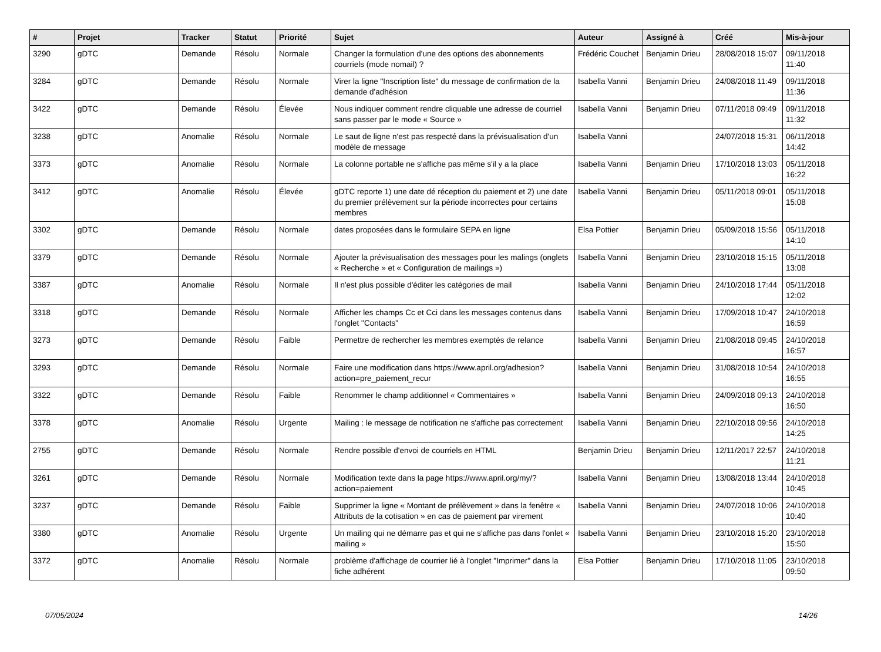| # | Projet | Tracker | Statut | Priorité | Sujet | Auteur | Assigné à | Créé | Mis-à-jour |
| --- | --- | --- | --- | --- | --- | --- | --- | --- | --- |
| 3290 | gDTC | Demande | Résolu | Normale | Changer la formulation d'une des options des abonnements courriels (mode nomail) ? | Frédéric Couchet | Benjamin Drieu | 28/08/2018 15:07 | 09/11/2018 11:40 |
| 3284 | gDTC | Demande | Résolu | Normale | Virer la ligne "Inscription liste" du message de confirmation de la demande d'adhésion | Isabella Vanni | Benjamin Drieu | 24/08/2018 11:49 | 09/11/2018 11:36 |
| 3422 | gDTC | Demande | Résolu | Élevée | Nous indiquer comment rendre cliquable une adresse de courriel sans passer par le mode « Source » | Isabella Vanni | Benjamin Drieu | 07/11/2018 09:49 | 09/11/2018 11:32 |
| 3238 | gDTC | Anomalie | Résolu | Normale | Le saut de ligne n'est pas respecté dans la prévisualisation d'un modèle de message | Isabella Vanni | | 24/07/2018 15:31 | 06/11/2018 14:42 |
| 3373 | gDTC | Anomalie | Résolu | Normale | La colonne portable ne s'affiche pas même s'il y a la place | Isabella Vanni | Benjamin Drieu | 17/10/2018 13:03 | 05/11/2018 16:22 |
| 3412 | gDTC | Anomalie | Résolu | Élevée | gDTC reporte 1) une date dé réception du paiement et 2) une date du premier prélèvement sur la période incorrectes pour certains membres | Isabella Vanni | Benjamin Drieu | 05/11/2018 09:01 | 05/11/2018 15:08 |
| 3302 | gDTC | Demande | Résolu | Normale | dates proposées dans le formulaire SEPA en ligne | Elsa Pottier | Benjamin Drieu | 05/09/2018 15:56 | 05/11/2018 14:10 |
| 3379 | gDTC | Demande | Résolu | Normale | Ajouter la prévisualisation des messages pour les malings (onglets « Recherche » et « Configuration de mailings ») | Isabella Vanni | Benjamin Drieu | 23/10/2018 15:15 | 05/11/2018 13:08 |
| 3387 | gDTC | Anomalie | Résolu | Normale | Il n'est plus possible d'éditer les catégories de mail | Isabella Vanni | Benjamin Drieu | 24/10/2018 17:44 | 05/11/2018 12:02 |
| 3318 | gDTC | Demande | Résolu | Normale | Afficher les champs Cc et Cci dans les messages contenus dans l'onglet "Contacts" | Isabella Vanni | Benjamin Drieu | 17/09/2018 10:47 | 24/10/2018 16:59 |
| 3273 | gDTC | Demande | Résolu | Faible | Permettre de rechercher les membres exemptés de relance | Isabella Vanni | Benjamin Drieu | 21/08/2018 09:45 | 24/10/2018 16:57 |
| 3293 | gDTC | Demande | Résolu | Normale | Faire une modification dans https://www.april.org/adhesion?action=pre_paiement_recur | Isabella Vanni | Benjamin Drieu | 31/08/2018 10:54 | 24/10/2018 16:55 |
| 3322 | gDTC | Demande | Résolu | Faible | Renommer le champ additionnel « Commentaires » | Isabella Vanni | Benjamin Drieu | 24/09/2018 09:13 | 24/10/2018 16:50 |
| 3378 | gDTC | Anomalie | Résolu | Urgente | Mailing : le message de notification ne s'affiche pas correctement | Isabella Vanni | Benjamin Drieu | 22/10/2018 09:56 | 24/10/2018 14:25 |
| 2755 | gDTC | Demande | Résolu | Normale | Rendre possible d'envoi de courriels en HTML | Benjamin Drieu | Benjamin Drieu | 12/11/2017 22:57 | 24/10/2018 11:21 |
| 3261 | gDTC | Demande | Résolu | Normale | Modification texte dans la page https://www.april.org/my/?action=paiement | Isabella Vanni | Benjamin Drieu | 13/08/2018 13:44 | 24/10/2018 10:45 |
| 3237 | gDTC | Demande | Résolu | Faible | Supprimer la ligne « Montant de prélèvement » dans la fenêtre « Attributs de la cotisation » en cas de paiement par virement | Isabella Vanni | Benjamin Drieu | 24/07/2018 10:06 | 24/10/2018 10:40 |
| 3380 | gDTC | Anomalie | Résolu | Urgente | Un mailing qui ne démarre pas et qui ne s'affiche pas dans l'onlet « mailing » | Isabella Vanni | Benjamin Drieu | 23/10/2018 15:20 | 23/10/2018 15:50 |
| 3372 | gDTC | Anomalie | Résolu | Normale | problème d'affichage de courrier lié à l'onglet "Imprimer" dans la fiche adhérent | Elsa Pottier | Benjamin Drieu | 17/10/2018 11:05 | 23/10/2018 09:50 |
07/05/2024 14/26